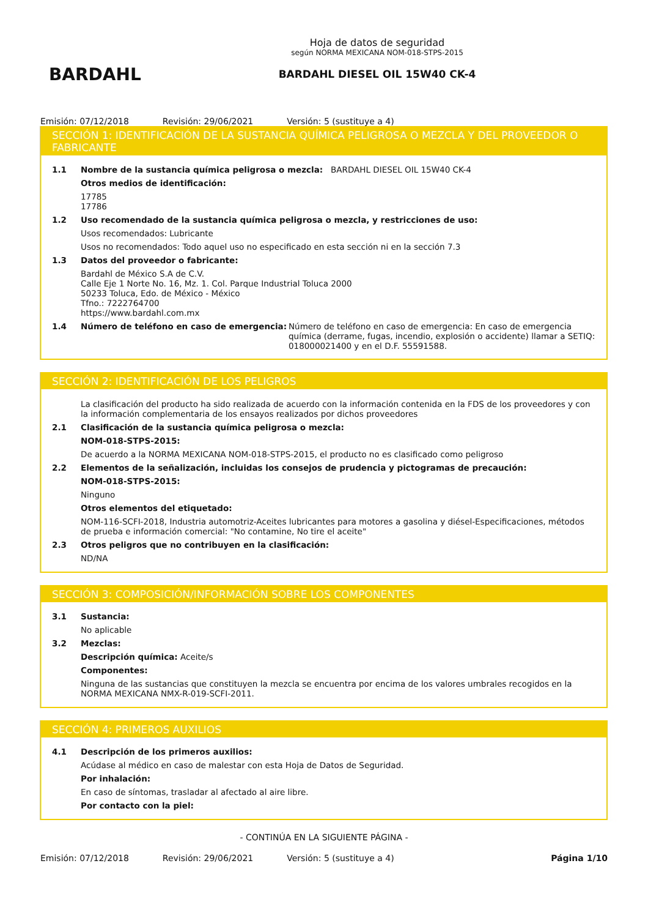BARDAHL
Hoja de datos de seguridad
según NORMA MEXICANA NOM-018-STPS-2015
BARDAHL DIESEL OIL 15W40 CK-4
Emisión: 07/12/2018 Revisión: 29/06/2021 Versión: 5 (sustituye a 4)
SECCIÓN 1: IDENTIFICACIÓN DE LA SUSTANCIA QUÍMICA PELIGROSA O MEZCLA Y DEL PROVEEDOR O FABRICANTE
1.1 Nombre de la sustancia química peligrosa o mezcla: BARDAHL DIESEL OIL 15W40 CK-4
Otros medios de identificación:
17785
17786
1.2 Uso recomendado de la sustancia química peligrosa o mezcla, y restricciones de uso:
Usos recomendados: Lubricante
Usos no recomendados: Todo aquel uso no especificado en esta sección ni en la sección 7.3
1.3 Datos del proveedor o fabricante:
Bardahl de México S.A de C.V.
Calle Eje 1 Norte No. 16, Mz. 1. Col. Parque Industrial Toluca 2000
50233 Toluca, Edo. de México - México
Tfno.: 7222764700
https://www.bardahl.com.mx
1.4 Número de teléfono en caso de emergencia: Número de teléfono en caso de emergencia: En caso de emergencia química (derrame, fugas, incendio, explosión o accidente) llamar a SETIQ: 018000021400 y en el D.F. 55591588.
SECCIÓN 2: IDENTIFICACIÓN DE LOS PELIGROS
La clasificación del producto ha sido realizada de acuerdo con la información contenida en la FDS de los proveedores y con la información complementaria de los ensayos realizados por dichos proveedores
2.1 Clasificación de la sustancia química peligrosa o mezcla:
NOM-018-STPS-2015:
De acuerdo a la NORMA MEXICANA NOM-018-STPS-2015, el producto no es clasificado como peligroso
2.2 Elementos de la señalización, incluidas los consejos de prudencia y pictogramas de precaución:
NOM-018-STPS-2015:
Ninguno
Otros elementos del etiquetado:
NOM-116-SCFI-2018, Industria automotriz-Aceites lubricantes para motores a gasolina y diésel-Especificaciones, métodos de prueba e información comercial: "No contamine, No tire el aceite"
2.3 Otros peligros que no contribuyen en la clasificación:
ND/NA
SECCIÓN 3: COMPOSICIÓN/INFORMACIÓN SOBRE LOS COMPONENTES
3.1 Sustancia:
No aplicable
3.2 Mezclas:
Descripción química: Aceite/s
Componentes:
Ninguna de las sustancias que constituyen la mezcla se encuentra por encima de los valores umbrales recogidos en la NORMA MEXICANA NMX-R-019-SCFI-2011.
SECCIÓN 4: PRIMEROS AUXILIOS
4.1 Descripción de los primeros auxilios:
Acúdase al médico en caso de malestar con esta Hoja de Datos de Seguridad.
Por inhalación:
En caso de síntomas, trasladar al afectado al aire libre.
Por contacto con la piel:
- CONTINÚA EN LA SIGUIENTE PÁGINA -
Emisión: 07/12/2018 Revisión: 29/06/2021 Versión: 5 (sustituye a 4) Página 1/10